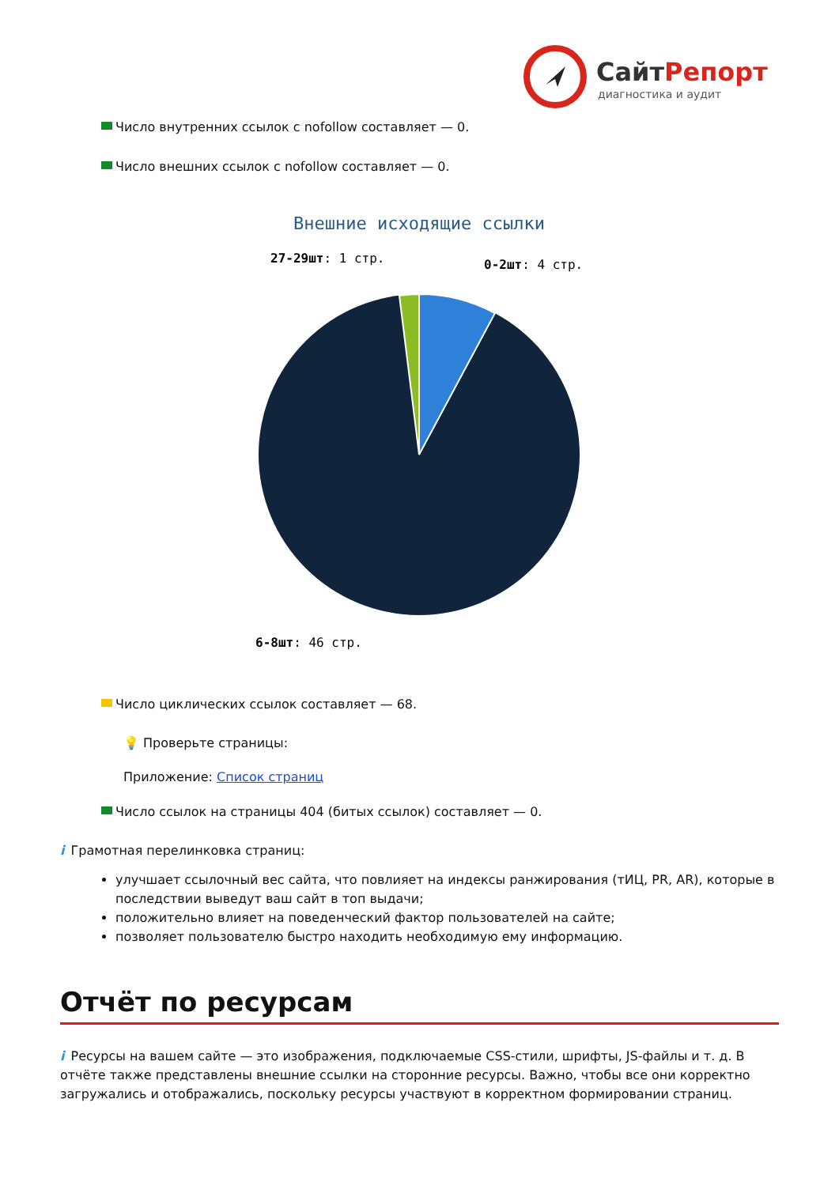СайтРепорт
диагностика и аудит
Число внутренних ссылок с nofollow составляет — 0.
Число внешних ссылок с nofollow составляет — 0.
Внешние исходящие ссылки
27-29шт: 1 стр.
0-2шт: 4 стр.
6-8шт: 46 стр.
Число циклических ссылок составляет — 68.
💡 Проверьте страницы:
Приложение: Список страниц
Число ссылок на страницы 404 (битых ссылок) составляет — 0.
i Грамотная перелинковка страниц:
улучшает ссылочный вес сайта, что повлияет на индексы ранжирования (тИЦ, PR, AR), которые в последствии выведут ваш сайт в топ выдачи;
положительно влияет на поведенческий фактор пользователей на сайте;
позволяет пользователю быстро находить необходимую ему информацию.
Отчёт по ресурсам
i Ресурсы на вашем сайте — это изображения, подключаемые CSS-стили, шрифты, JS-файлы и т. д. В отчёте также представлены внешние ссылки на сторонние ресурсы. Важно, чтобы все они корректно загружались и отображались, поскольку ресурсы участвуют в корректном формировании страниц.